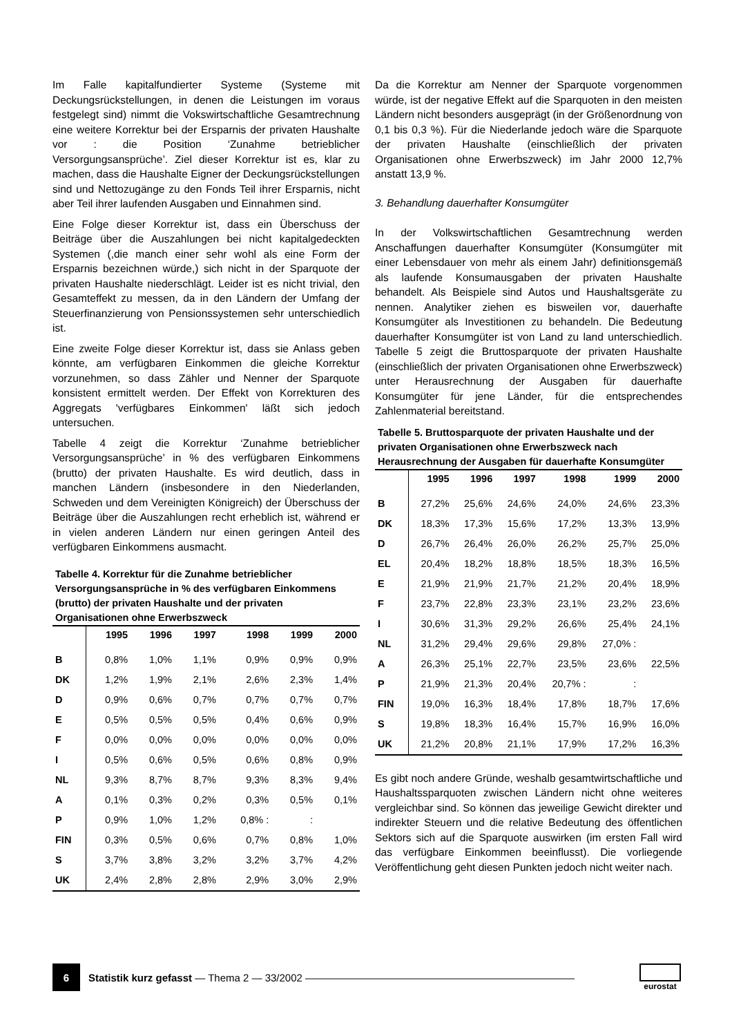Im Falle kapitalfundierter Systeme (Systeme mit Deckungsrückstellungen, in denen die Leistungen im voraus festgelegt sind) nimmt die Vokswirtschaftliche Gesamtrechnung eine weitere Korrektur bei der Ersparnis der privaten Haushalte vor : die Position ‘Zunahme betrieblicher Versorgungsansprüche’. Ziel dieser Korrektur ist es, klar zu machen, dass die Haushalte Eigner der Deckungsrückstellungen sind und Nettozugänge zu den Fonds Teil ihrer Ersparnis, nicht aber Teil ihrer laufenden Ausgaben und Einnahmen sind.
Eine Folge dieser Korrektur ist, dass ein Überschuss der Beiträge über die Auszahlungen bei nicht kapitalgedeckten Systemen (,die manch einer sehr wohl als eine Form der Ersparnis bezeichnen würde,) sich nicht in der Sparquote der privaten Haushalte niederschlägt. Leider ist es nicht trivial, den Gesamteffekt zu messen, da in den Ländern der Umfang der Steuerfinanzierung von Pensionssystemen sehr unterschiedlich ist.
Eine zweite Folge dieser Korrektur ist, dass sie Anlass geben könnte, am verfügbaren Einkommen die gleiche Korrektur vorzunehmen, so dass Zähler und Nenner der Sparquote konsistent ermittelt werden. Der Effekt von Korrekturen des Aggregats 'verfügbares Einkommen' läßt sich jedoch untersuchen.
Tabelle 4 zeigt die Korrektur ‘Zunahme betrieblicher Versorgungsansprüche’ in % des verfügbaren Einkommens (brutto) der privaten Haushalte. Es wird deutlich, dass in manchen Ländern (insbesondere in den Niederlanden, Schweden und dem Vereinigten Königreich) der Überschuss der Beiträge über die Auszahlungen recht erheblich ist, während er in vielen anderen Ländern nur einen geringen Anteil des verfügbaren Einkommens ausmacht.
Tabelle 4. Korrektur für die Zunahme betrieblicher Versorgungsansprüche in % des verfügbaren Einkommens (brutto) der privaten Haushalte und der privaten Organisationen ohne Erwerbszweck
| | 1995 | 1996 | 1997 | 1998 | 1999 | 2000 |
| --- | --- | --- | --- | --- | --- | --- |
| B | 0,8% | 1,0% | 1,1% | 0,9% | 0,9% | 0,9% |
| DK | 1,2% | 1,9% | 2,1% | 2,6% | 2,3% | 1,4% |
| D | 0,9% | 0,6% | 0,7% | 0,7% | 0,7% | 0,7% |
| E | 0,5% | 0,5% | 0,5% | 0,4% | 0,6% | 0,9% |
| F | 0,0% | 0,0% | 0,0% | 0,0% | 0,0% | 0,0% |
| I | 0,5% | 0,6% | 0,5% | 0,6% | 0,8% | 0,9% |
| NL | 9,3% | 8,7% | 8,7% | 9,3% | 8,3% | 9,4% |
| A | 0,1% | 0,3% | 0,2% | 0,3% | 0,5% | 0,1% |
| P | 0,9% | 1,0% | 1,2% | 0,8% : | : | |
| FIN | 0,3% | 0,5% | 0,6% | 0,7% | 0,8% | 1,0% |
| S | 3,7% | 3,8% | 3,2% | 3,2% | 3,7% | 4,2% |
| UK | 2,4% | 2,8% | 2,8% | 2,9% | 3,0% | 2,9% |
Da die Korrektur am Nenner der Sparquote vorgenommen würde, ist der negative Effekt auf die Sparquoten in den meisten Ländern nicht besonders ausgeprägt (in der Größenordnung von 0,1 bis 0,3 %). Für die Niederlande jedoch wäre die Sparquote der privaten Haushalte (einschließlich der privaten Organisationen ohne Erwerbszweck) im Jahr 2000 12,7% anstatt 13,9 %.
3. Behandlung dauerhafter Konsumgüter
In der Volkswirtschaftlichen Gesamtrechnung werden Anschaffungen dauerhafter Konsumgüter (Konsumgüter mit einer Lebensdauer von mehr als einem Jahr) definitionsgemäß als laufende Konsumausgaben der privaten Haushalte behandelt. Als Beispiele sind Autos und Haushaltsgeräte zu nennen. Analytiker ziehen es bisweilen vor, dauerhafte Konsumgüter als Investitionen zu behandeln. Die Bedeutung dauerhafter Konsumgüter ist von Land zu land unterschiedlich. Tabelle 5 zeigt die Bruttosparquote der privaten Haushalte (einschließlich der privaten Organisationen ohne Erwerbszweck) unter Herausrechnung der Ausgaben für dauerhafte Konsumgüter für jene Länder, für die entsprechendes Zahlenmaterial bereitstand.
Tabelle 5. Bruttosparquote der privaten Haushalte und der privaten Organisationen ohne Erwerbszweck nach Herausrechnung der Ausgaben für dauerhafte Konsumgüter
| | 1995 | 1996 | 1997 | 1998 | 1999 | 2000 |
| --- | --- | --- | --- | --- | --- | --- |
| B | 27,2% | 25,6% | 24,6% | 24,0% | 24,6% | 23,3% |
| DK | 18,3% | 17,3% | 15,6% | 17,2% | 13,3% | 13,9% |
| D | 26,7% | 26,4% | 26,0% | 26,2% | 25,7% | 25,0% |
| EL | 20,4% | 18,2% | 18,8% | 18,5% | 18,3% | 16,5% |
| E | 21,9% | 21,9% | 21,7% | 21,2% | 20,4% | 18,9% |
| F | 23,7% | 22,8% | 23,3% | 23,1% | 23,2% | 23,6% |
| I | 30,6% | 31,3% | 29,2% | 26,6% | 25,4% | 24,1% |
| NL | 31,2% | 29,4% | 29,6% | 29,8% | 27,0% : | |
| A | 26,3% | 25,1% | 22,7% | 23,5% | 23,6% | 22,5% |
| P | 21,9% | 21,3% | 20,4% | 20,7% : | : | |
| FIN | 19,0% | 16,3% | 18,4% | 17,8% | 18,7% | 17,6% |
| S | 19,8% | 18,3% | 16,4% | 15,7% | 16,9% | 16,0% |
| UK | 21,2% | 20,8% | 21,1% | 17,9% | 17,2% | 16,3% |
Es gibt noch andere Gründe, weshalb gesamtwirtschaftliche und Haushaltssparquoten zwischen Ländern nicht ohne weiteres vergleichbar sind. So können das jeweilige Gewicht direkter und indirekter Steuern und die relative Bedeutung des öffentlichen Sektors sich auf die Sparquote auswirken (im ersten Fall wird das verfügbare Einkommen beeinflusst). Die vorliegende Veröffentlichung geht diesen Punkten jedoch nicht weiter nach.
6
Statistik kurz gefasst — Thema 2 — 33/2002 ——————————————————————————
eurostat